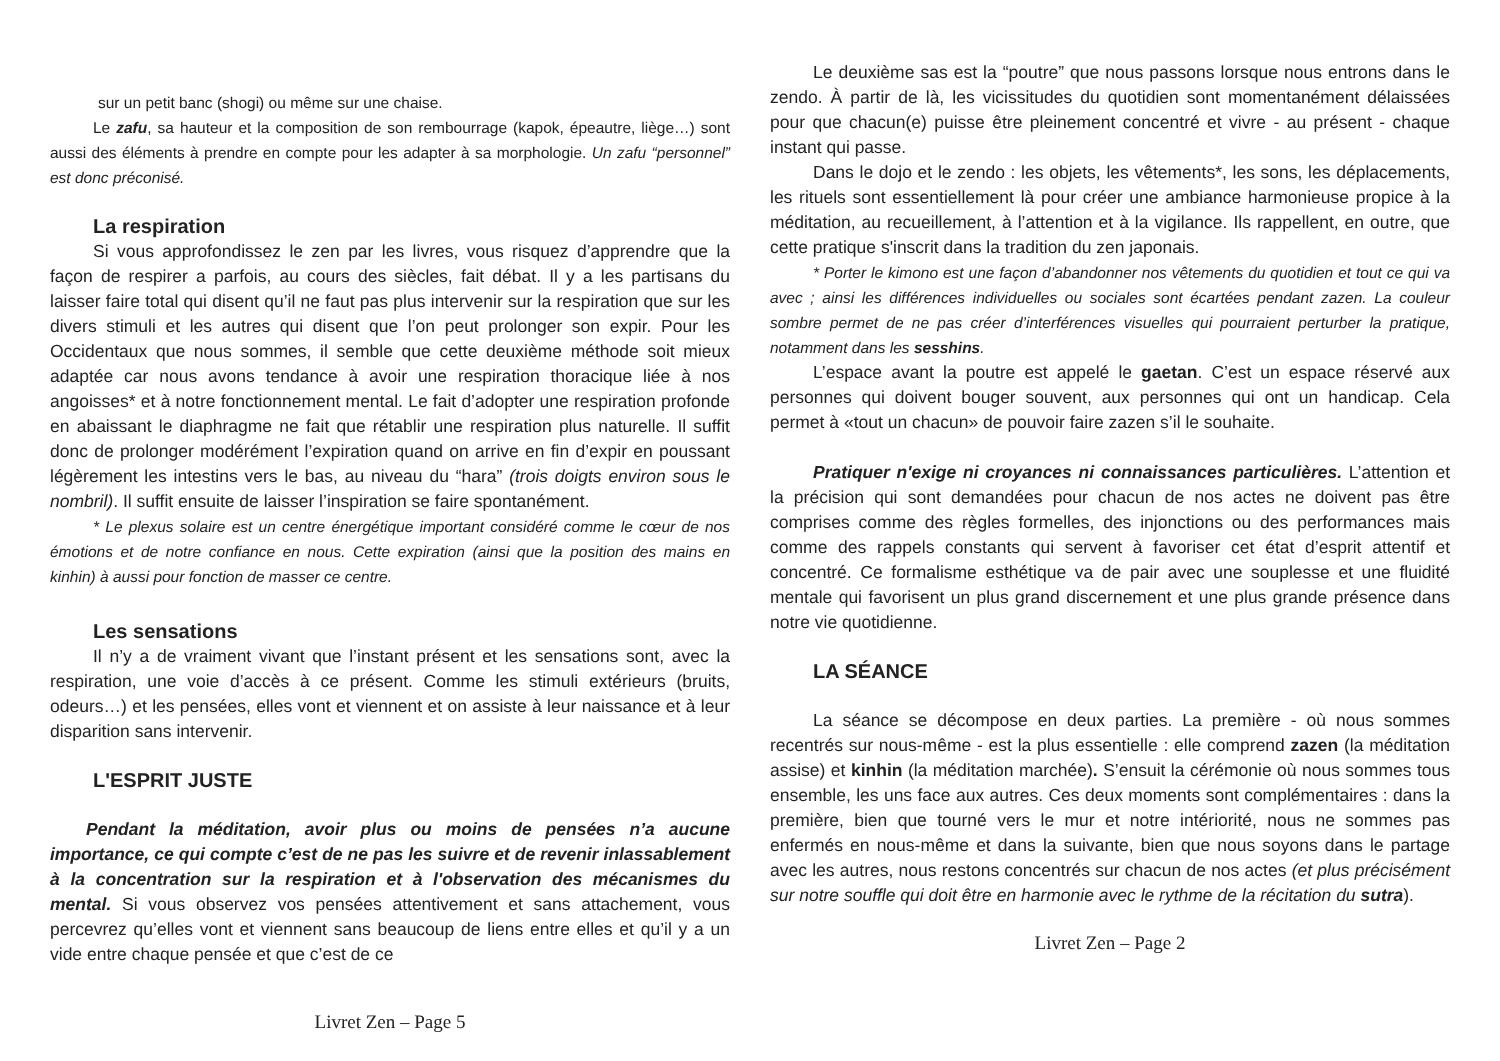sur un petit banc (shogi) ou même sur une chaise.
Le zafu, sa hauteur et la composition de son rembourrage (kapok, épeautre, liège…) sont aussi des éléments à prendre en compte pour les adapter à sa morphologie. Un zafu “personnel” est donc préconisé.
La respiration
Si vous approfondissez le zen par les livres, vous risquez d’apprendre que la façon de respirer a parfois, au cours des siècles, fait débat. Il y a les partisans du laisser faire total qui disent qu’il ne faut pas plus intervenir sur la respiration que sur les divers stimuli et les autres qui disent que l’on peut prolonger son expir. Pour les Occidentaux que nous sommes, il semble que cette deuxième méthode soit mieux adaptée car nous avons tendance à avoir une respiration thoracique liée à nos angoisses* et à notre fonctionnement mental. Le fait d’adopter une respiration profonde en abaissant le diaphragme ne fait que rétablir une respiration plus naturelle. Il suffit donc de prolonger modérément l’expiration quand on arrive en fin d’expir en poussant légèrement les intestins vers le bas, au niveau du “hara” (trois doigts environ sous le nombril). Il suffit ensuite de laisser l’inspiration se faire spontanément.
* Le plexus solaire est un centre énergétique important considéré comme le cœur de nos émotions et de notre confiance en nous. Cette expiration (ainsi que la position des mains en kinhin) à aussi pour fonction de masser ce centre.
Les sensations
Il n’y a de vraiment vivant que l’instant présent et les sensations sont, avec la respiration, une voie d’accès à ce présent. Comme les stimuli extérieurs (bruits, odeurs…) et les pensées, elles vont et viennent et on assiste à leur naissance et à leur disparition sans intervenir.
L'ESPRIT JUSTE
Pendant la méditation, avoir plus ou moins de pensées n’a aucune importance, ce qui compte c’est de ne pas les suivre et de revenir inlassablement à la concentration sur la respiration et à l'observation des mécanismes du mental. Si vous observez vos pensées attentivement et sans attachement, vous percevrez qu’elles vont et viennent sans beaucoup de liens entre elles et qu’il y a un vide entre chaque pensée et que c’est de ce
Livret Zen – Page 5
Le deuxième sas est la “poutre” que nous passons lorsque nous entrons dans le zendo. À partir de là, les vicissitudes du quotidien sont momentanément délaissées pour que chacun(e) puisse être pleinement concentré et vivre - au présent - chaque instant qui passe.
Dans le dojo et le zendo : les objets, les vêtements*, les sons, les déplacements, les rituels sont essentiellement là pour créer une ambiance harmonieuse propice à la méditation, au recueillement, à l’attention et à la vigilance. Ils rappellent, en outre, que cette pratique s'inscrit dans la tradition du zen japonais.
* Porter le kimono est une façon d’abandonner nos vêtements du quotidien et tout ce qui va avec ; ainsi les différences individuelles ou sociales sont écartées pendant zazen. La couleur sombre permet de ne pas créer d’interférences visuelles qui pourraient perturber la pratique, notamment dans les sesshins.
L’espace avant la poutre est appelé le gaetan. C’est un espace réservé aux personnes qui doivent bouger souvent, aux personnes qui ont un handicap. Cela permet à «tout un chacun» de pouvoir faire zazen s’il le souhaite.
Pratiquer n'exige ni croyances ni connaissances particulières. L’attention et la précision qui sont demandées pour chacun de nos actes ne doivent pas être comprises comme des règles formelles, des injonctions ou des performances mais comme des rappels constants qui servent à favoriser cet état d’esprit attentif et concentré. Ce formalisme esthétique va de pair avec une souplesse et une fluidité mentale qui favorisent un plus grand discernement et une plus grande présence dans notre vie quotidienne.
LA SÉANCE
La séance se décompose en deux parties. La première - où nous sommes recentrés sur nous-même - est la plus essentielle : elle comprend zazen (la méditation assise) et kinhin (la méditation marchée). S’ensuit la cérémonie où nous sommes tous ensemble, les uns face aux autres. Ces deux moments sont complémentaires : dans la première, bien que tourné vers le mur et notre intériorité, nous ne sommes pas enfermés en nous-même et dans la suivante, bien que nous soyons dans le partage avec les autres, nous restons concentrés sur chacun de nos actes (et plus précisément sur notre souffle qui doit être en harmonie avec le rythme de la récitation du sutra).
Livret Zen – Page 2